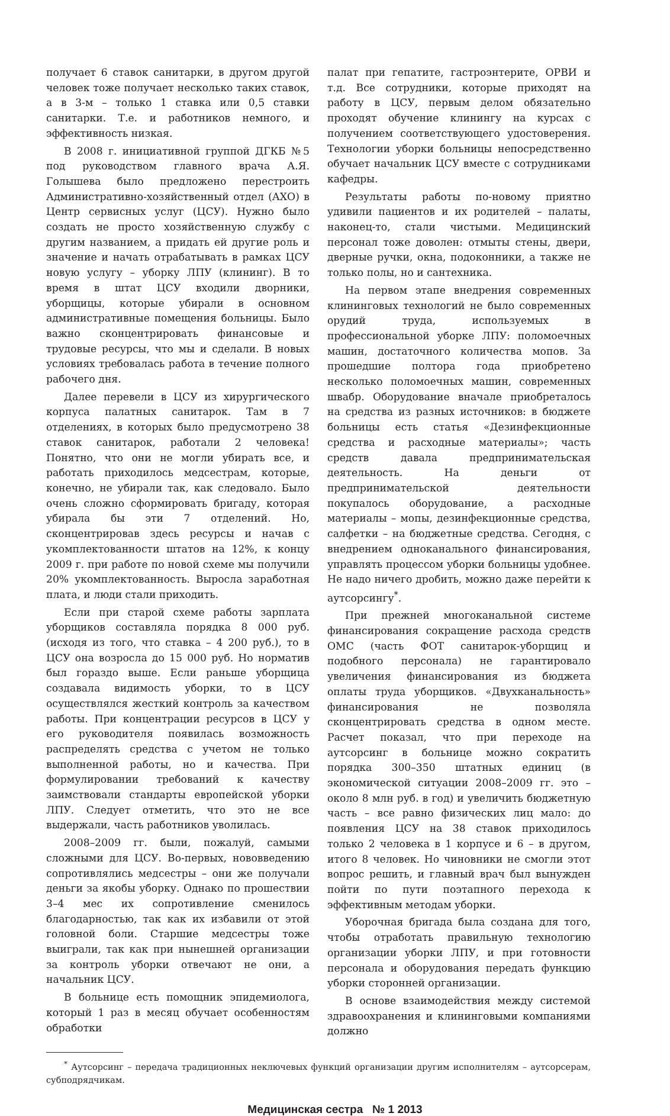получает 6 ставок санитарки, в другом другой человек тоже получает несколько таких ставок, а в 3-м – только 1 ставка или 0,5 ставки санитарки. Т.е. и работников немного, и эффективность низкая.
В 2008 г. инициативной группой ДГКБ №5 под руководством главного врача А.Я. Голышева было предложено перестроить Административно-хозяйственный отдел (АХО) в Центр сервисных услуг (ЦСУ). Нужно было создать не просто хозяйственную службу с другим названием, а придать ей другие роль и значение и начать отрабатывать в рамках ЦСУ новую услугу – уборку ЛПУ (клининг). В то время в штат ЦСУ входили дворники, уборщицы, которые убирали в основном административные помещения больницы. Было важно сконцентрировать финансовые и трудовые ресурсы, что мы и сделали. В новых условиях требовалась работа в течение полного рабочего дня.
Далее перевели в ЦСУ из хирургического корпуса палатных санитарок. Там в 7 отделениях, в которых было предусмотрено 38 ставок санитарок, работали 2 человека! Понятно, что они не могли убирать все, и работать приходилось медсестрам, которые, конечно, не убирали так, как следовало. Было очень сложно сформировать бригаду, которая убирала бы эти 7 отделений. Но, сконцентрировав здесь ресурсы и начав с укомплектованности штатов на 12%, к концу 2009 г. при работе по новой схеме мы получили 20% укомплектованность. Выросла заработная плата, и люди стали приходить.
Если при старой схеме работы зарплата уборщиков составляла порядка 8 000 руб. (исходя из того, что ставка – 4 200 руб.), то в ЦСУ она возросла до 15 000 руб. Но норматив был гораздо выше. Если раньше уборщица создавала видимость уборки, то в ЦСУ осуществлялся жесткий контроль за качеством работы. При концентрации ресурсов в ЦСУ у его руководителя появилась возможность распределять средства с учетом не только выполненной работы, но и качества. При формулировании требований к качеству заимствовали стандарты европейской уборки ЛПУ. Следует отметить, что это не все выдержали, часть работников уволилась.
2008–2009 гг. были, пожалуй, самыми сложными для ЦСУ. Во-первых, нововведению сопротивлялись медсестры – они же получали деньги за якобы уборку. Однако по прошествии 3–4 мес их сопротивление сменилось благодарностью, так как их избавили от этой головной боли. Старшие медсестры тоже выиграли, так как при нынешней организации за контроль уборки отвечают не они, а начальник ЦСУ.
В больнице есть помощник эпидемиолога, который 1 раз в месяц обучает особенностям обработки
палат при гепатите, гастроэнтерите, ОРВИ и т.д. Все сотрудники, которые приходят на работу в ЦСУ, первым делом обязательно проходят обучение клинингу на курсах с получением соответствующего удостоверения. Технологии уборки больницы непосредственно обучает начальник ЦСУ вместе с сотрудниками кафедры.
Результаты работы по-новому приятно удивили пациентов и их родителей – палаты, наконец-то, стали чистыми. Медицинский персонал тоже доволен: отмыты стены, двери, дверные ручки, окна, подоконники, а также не только полы, но и сантехника.
На первом этапе внедрения современных клининговых технологий не было современных орудий труда, используемых в профессиональной уборке ЛПУ: поломоечных машин, достаточного количества мопов. За прошедшие полтора года приобретено несколько поломоечных машин, современных швабр. Оборудование вначале приобреталось на средства из разных источников: в бюджете больницы есть статья «Дезинфекционные средства и расходные материалы»; часть средств давала предпринимательская деятельность. На деньги от предпринимательской деятельности покупалось оборудование, а расходные материалы – мопы, дезинфекционные средства, салфетки – на бюджетные средства. Сегодня, с внедрением одноканального финансирования, управлять процессом уборки больницы удобнее. Не надо ничего дробить, можно даже перейти к аутсорсингу<sup>*</sup>.
При прежней многоканальной системе финансирования сокращение расхода средств ОМС (часть ФОТ санитарок-уборщиц и подобного персонала) не гарантировало увеличения финансирования из бюджета оплаты труда уборщиков. «Двухканальность» финансирования не позволяла сконцентрировать средства в одном месте. Расчет показал, что при переходе на аутсорсинг в больнице можно сократить порядка 300–350 штатных единиц (в экономической ситуации 2008–2009 гг. это – около 8 млн руб. в год) и увеличить бюджетную часть – все равно физических лиц мало: до появления ЦСУ на 38 ставок приходилось только 2 человека в 1 корпусе и 6 – в другом, итого 8 человек. Но чиновники не смогли этот вопрос решить, и главный врач был вынужден пойти по пути поэтапного перехода к эффективным методам уборки.
Уборочная бригада была создана для того, чтобы отработать правильную технологию организации уборки ЛПУ, и при готовности персонала и оборудования передать функцию уборки сторонней организации.
В основе взаимодействия между системой здравоохранения и клининговыми компаниями должно
<sup>*</sup> Аутсорсинг – передача традиционных неключевых функций организации другим исполнителям – аутсорсерам, субподрядчикам.
Медицинская сестра № 1 2013